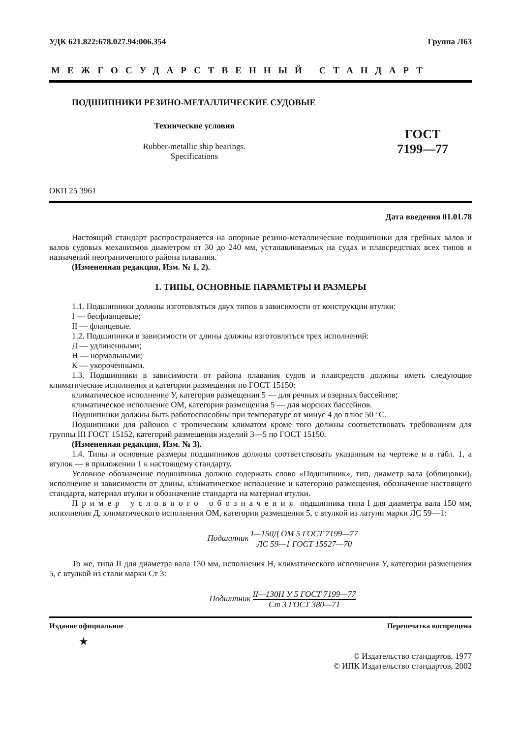УДК 621.822:678.027.94:006.354 Группа Л63
МЕЖГОСУДАРСТВЕННЫЙ СТАНДАРТ
ПОДШИПНИКИ РЕЗИНО-МЕТАЛЛИЧЕСКИЕ СУДОВЫЕ
Технические условия
Rubber-metallic ship bearings.
Specifications
ГОСТ
7199—77
ОКП 25 3961
Дата введения 01.01.78
Настоящий стандарт распространяется на опорные резино-металлические подшипники для гребных валов и валов судовых механизмов диаметром от 30 до 240 мм, устанавливаемых на судах и плавсредствах всех типов и назначений неограниченного района плавания.
(Измененная редакция, Изм. № 1, 2).
1. ТИПЫ, ОСНОВНЫЕ ПАРАМЕТРЫ И РАЗМЕРЫ
1.1. Подшипники должны изготовляться двух типов в зависимости от конструкции втулки:
I — бесфланцевые;
II — фланцевые.
1.2. Подшипники в зависимости от длины должны изготовляться трех исполнений:
Д — удлиненными;
Н — нормальными;
К — укороченными.
1.3. Подшипники в зависимости от района плавания судов и плавсредств должны иметь следующие климатические исполнения и категории размещения по ГОСТ 15150:
климатическое исполнение У, категория размещения 5 — для речных и озерных бассейнов;
климатическое исполнение ОМ, категория размещения 5 — для морских бассейнов.
Подшипники должны быть работоспособны при температуре от минус 4 до плюс 50 °С.
Подшипники для районов с тропическим климатом кроме того должны соответствовать требованиям для группы III ГОСТ 15152, категорий размещения изделий 3—5 по ГОСТ 15150.
(Измененная редакция, Изм. № 3).
1.4. Типы и основные размеры подшипников должны соответствовать указанным на чертеже и в табл. 1, а втулок — в приложении 1 к настоящему стандарту.
Условное обозначение подшипника должно содержать слово «Подшипник», тип, диаметр вала (облицовки), исполнение и зависимости от длины, климатическое исполнение и категорию размещения, обозначение настоящего стандарта, материал втулки и обозначение стандарта на материал втулки.
Пример условного обозначения подшипника типа I для диаметра вала 150 мм, исполнения Д, климатического исполнения ОМ, категории размещения 5, с втулкой из латуни марки ЛС 59—1:
Подшипник I—150Д ОМ 5 ГОСТ 7199—77 ЛС 59—1 ГОСТ 15527—70
То же, типа II для диаметра вала 130 мм, исполнения Н, климатического исполнения У, категории размещения 5, с втулкой из стали марки Ст 3:
Подшипник II—130Н У 5 ГОСТ 7199—77 Ст 3 ГОСТ 380—71
Издание официальное Перепечатка воспрещена
★
© Издательство стандартов, 1977
© ИПК Издательство стандартов, 2002